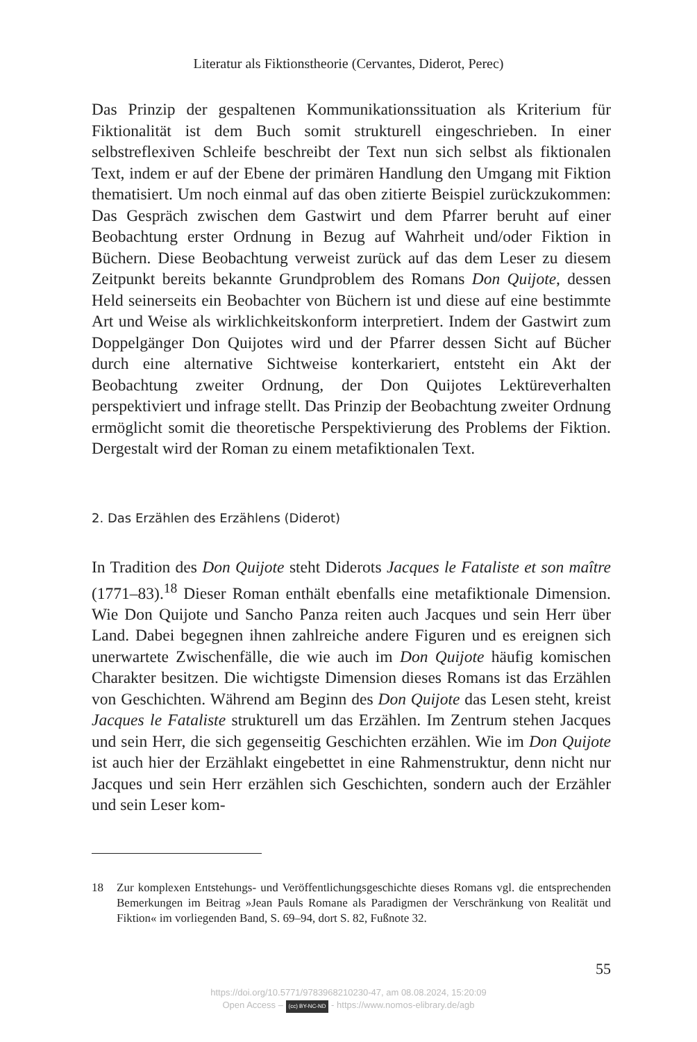Literatur als Fiktionstheorie (Cervantes, Diderot, Perec)
Das Prinzip der gespaltenen Kommunikationssituation als Kriterium für Fiktionalität ist dem Buch somit strukturell eingeschrieben. In einer selbstreflexiven Schleife beschreibt der Text nun sich selbst als fiktionalen Text, indem er auf der Ebene der primären Handlung den Umgang mit Fiktion thematisiert. Um noch einmal auf das oben zitierte Beispiel zurückzukommen: Das Gespräch zwischen dem Gastwirt und dem Pfarrer beruht auf einer Beobachtung erster Ordnung in Bezug auf Wahrheit und/oder Fiktion in Büchern. Diese Beobachtung verweist zurück auf das dem Leser zu diesem Zeitpunkt bereits bekannte Grundproblem des Romans Don Quijote, dessen Held seinerseits ein Beobachter von Büchern ist und diese auf eine bestimmte Art und Weise als wirklichkeitskonform interpretiert. Indem der Gastwirt zum Doppelgänger Don Quijotes wird und der Pfarrer dessen Sicht auf Bücher durch eine alternative Sichtweise konterkariert, entsteht ein Akt der Beobachtung zweiter Ordnung, der Don Quijotes Lektüreverhalten perspektiviert und infrage stellt. Das Prinzip der Beobachtung zweiter Ordnung ermöglicht somit die theoretische Perspektivierung des Problems der Fiktion. Dergestalt wird der Roman zu einem metafiktionalen Text.
2. Das Erzählen des Erzählens (Diderot)
In Tradition des Don Quijote steht Diderots Jacques le Fataliste et son maître (1771–83).<sup>18</sup> Dieser Roman enthält ebenfalls eine metafiktionale Dimension. Wie Don Quijote und Sancho Panza reiten auch Jacques und sein Herr über Land. Dabei begegnen ihnen zahlreiche andere Figuren und es ereignen sich unerwartete Zwischenfälle, die wie auch im Don Quijote häufig komischen Charakter besitzen. Die wichtigste Dimension dieses Romans ist das Erzählen von Geschichten. Während am Beginn des Don Quijote das Lesen steht, kreist Jacques le Fataliste strukturell um das Erzählen. Im Zentrum stehen Jacques und sein Herr, die sich gegenseitig Geschichten erzählen. Wie im Don Quijote ist auch hier der Erzählakt eingebettet in eine Rahmenstruktur, denn nicht nur Jacques und sein Herr erzählen sich Geschichten, sondern auch der Erzähler und sein Leser kom-
18 Zur komplexen Entstehungs- und Veröffentlichungsgeschichte dieses Romans vgl. die entsprechenden Bemerkungen im Beitrag »Jean Pauls Romane als Paradigmen der Verschränkung von Realität und Fiktion« im vorliegenden Band, S. 69–94, dort S. 82, Fußnote 32.
55
https://doi.org/10.5771/9783968210230-47, am 08.08.2024, 15:20:09
Open Access – (cc) BY-NC-ND - https://www.nomos-elibrary.de/agb